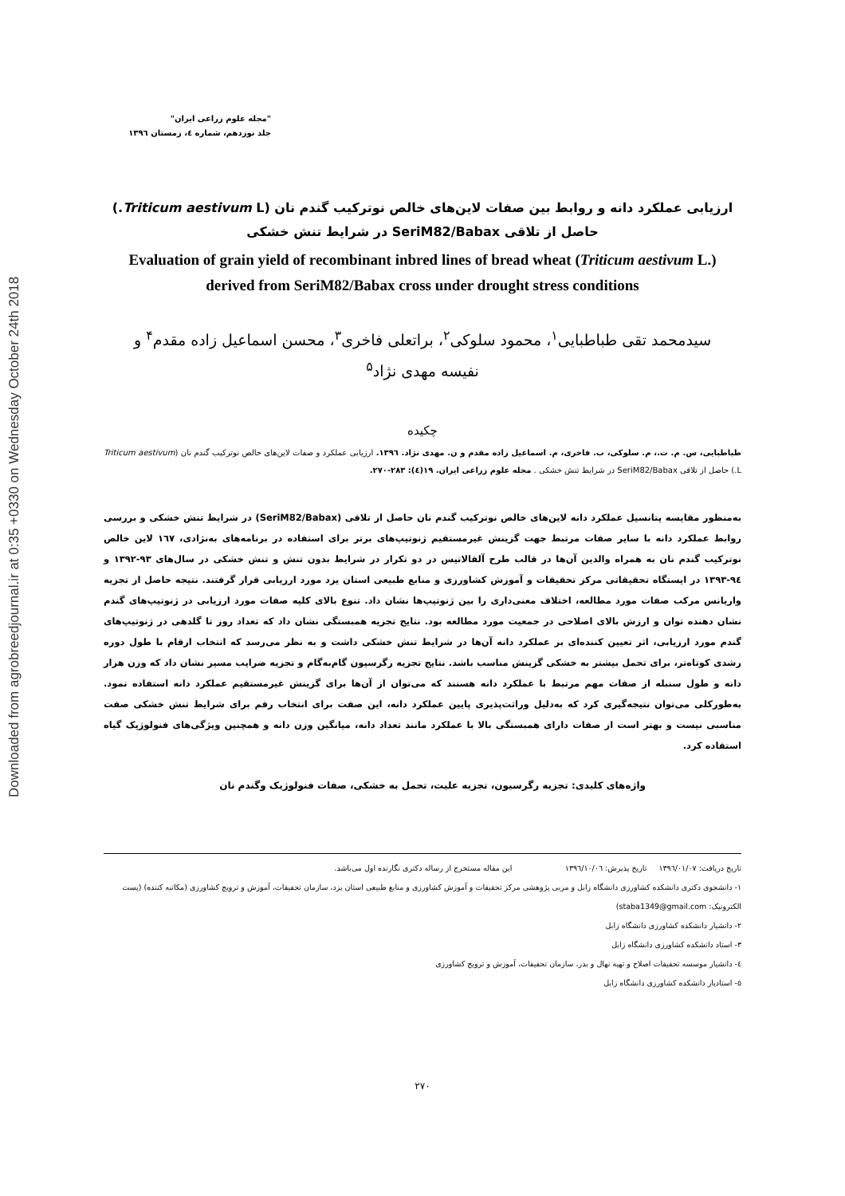Downloaded from agrobreedjournal.ir at 0:35 +0330 on Wednesday October 24th 2018
"مجله علوم زراعی ایران"
جلد نوزدهم، شماره ٤، زمستان ١٣٩٦
ارزیابی عملکرد دانه و روابط بین صفات لاین‌های خالص نوترکیب گندم نان (Triticum aestivum L.)
حاصل از تلاقی SeriM82/Babax در شرایط تنش خشکی
Evaluation of grain yield of recombinant inbred lines of bread wheat (Triticum aestivum L.)
derived from SeriM82/Babax cross under drought stress conditions
سیدمحمد تقی طباطبایی<sup>۱</sup>، محمود سلوکی<sup>۲</sup>، براتعلی فاخری<sup>۳</sup>، محسن اسماعیل زاده مقدم<sup>۴</sup> و
نفیسه مهدی نژاد<sup>۵</sup>
چکیده
طباطبایی، س. م. ت.، م. سلوکی، ب. فاخری، م. اسماعیل زاده مقدم و ن. مهدی نژاد. ١٣٩٦. ارزیابی عملکرد و صفات لاین‌های خالص نوترکیب گندم نان (Triticum aestivum L.) حاصل از تلاقی SeriM82/Babax در شرایط تنش خشکی . مجله علوم زراعی ایران. ١٩(٤): ٢٨٣-٢٧٠.
بەمنظور مقایسه پتانسیل عملکرد دانه لاین‌های خالص نوترکیب گندم نان حاصل از تلاقی (SeriM82/Babax) در شرایط تنش خشکی و بررسی روابط عملکرد دانه با سایر صفات مرتبط جهت گزینش غیرمستقیم ژنوتیپ‌های برتر برای استفاده در برنامه‌های به‌نژادی، ١٦٧ لاین خالص نوترکیب گندم نان به همراه والدین آن‌ها در قالب طرح آلفالاتیس در دو تکرار در شرایط بدون تنش و تنش خشکی در سال‌های ٩٣-١٣٩٢ و ٩٤-١٣٩٣ در ایستگاه تحقیقاتی مرکز تحقیقات و آموزش کشاورزی و منابع طبیعی استان یزد مورد ارزیابی قرار گرفتند. نتیجه حاصل از تجزیه واریانس مرکب صفات مورد مطالعه، اختلاف معنی‌داری را بین ژنوتیپ‌ها نشان داد. تنوع بالای کلیه صفات مورد ارزیابی در ژنوتیپ‌های گندم نشان دهنده توان و ارزش بالای اصلاحی در جمعیت مورد مطالعه بود. نتایج تجزیه همبستگی نشان داد که تعداد روز تا گلدهی در ژنوتیپ‌های گندم مورد ارزیابی، اثر تعیین کننده‌ای بر عملکرد دانه آن‌ها در شرایط تنش خشکی داشت و به نظر می‌رسد که انتخاب ارقام با طول دوره رشدی کوتاه‌تر، برای تحمل بیشتر به خشکی گزینش مناسب باشد. نتایج تجزیه رگرسیون گام‌به‌گام و تجزیه ضرایب مسیر نشان داد که وزن هزار دانه و طول سنبله از صفات مهم مرتبط با عملکرد دانه هستند که می‌توان از آن‌ها برای گزینش غیرمستقیم عملکرد دانه استفاده نمود. به‌طورکلی می‌توان نتیجه‌گیری کرد که به‌دلیل وراثت‌پذیری پایین عملکرد دانه، این صفت برای انتخاب رقم برای شرایط تنش خشکی صفت مناسبی نیست و بهتر است از صفات دارای همبستگی بالا با عملکرد مانند تعداد دانه، میانگین وزن دانه و همچنین ویژگی‌های فنولوژیک گیاه استفاده کرد.
واژه‌های کلیدی: تجزیه رگرسیون، تجزیه علیت، تحمل به خشکی، صفات فنولوژیک وگندم نان
تاریخ دریافت: ١٣٩٦/٠١/٠٧ تاریخ پذیرش: ١٣٩٦/١٠/٠٦ این مقاله مستخرج از رساله دکتری نگارنده اول می‌باشد.
١- دانشجوی دکتری دانشکده کشاورزی دانشگاه زابل و مربی پژوهشی مرکز تحقیقات و آموزش کشاورزی و منابع طبیعی استان یزد، سازمان تحقیقات، آموزش و ترویج کشاورزی (مکاتبه کننده) (پست الکترونیک: staba1349@gmail.com)
٢- دانشیار دانشکده کشاورزی دانشگاه زابل
٣- استاد دانشکده کشاورزی دانشگاه زابل
٤- دانشیار موسسه تحقیقات اصلاح و تهیه نهال و بذر، سازمان تحقیقات، آموزش و ترویج کشاورزی
٥- استادیار دانشکده کشاورزی دانشگاه زابل
٢٧٠